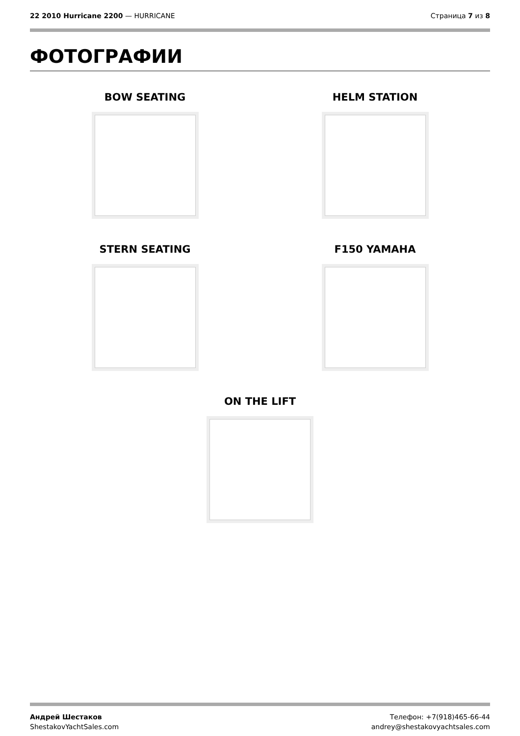22 2010 Hurricane 2200 — HURRICANE
Страница 7 из 8
ФОТОГРАФИИ
BOW SEATING
HELM STATION
STERN SEATING
F150 YAMAHA
ON THE LIFT
Андрей Шестаков
ShestakovYachtSales.com
Телефон: +7(918)465-66-44
andrey@shestakovyachtsales.com